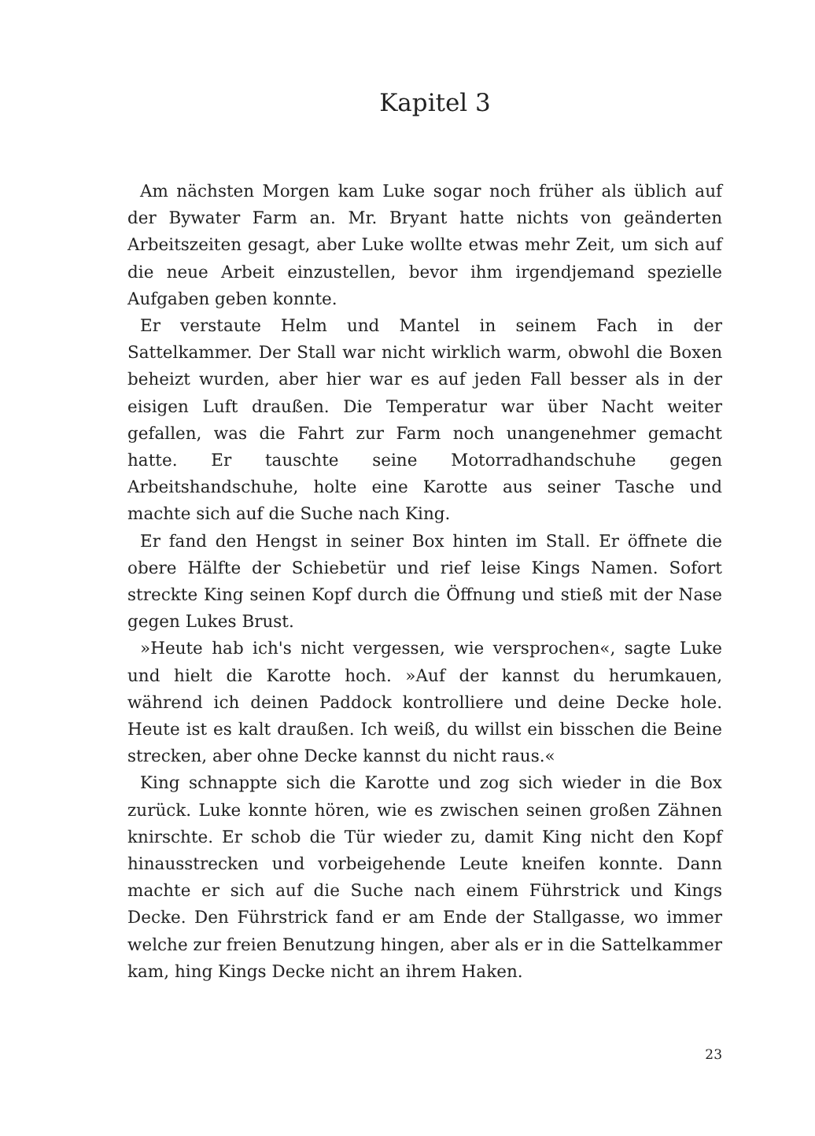Kapitel 3
Am nächsten Morgen kam Luke sogar noch früher als üblich auf der Bywater Farm an. Mr. Bryant hatte nichts von geänderten Arbeitszeiten gesagt, aber Luke wollte etwas mehr Zeit, um sich auf die neue Arbeit einzustellen, bevor ihm irgendjemand spezielle Aufgaben geben konnte.
Er verstaute Helm und Mantel in seinem Fach in der Sattelkammer. Der Stall war nicht wirklich warm, obwohl die Boxen beheizt wurden, aber hier war es auf jeden Fall besser als in der eisigen Luft draußen. Die Temperatur war über Nacht weiter gefallen, was die Fahrt zur Farm noch unangenehmer gemacht hatte. Er tauschte seine Motorradhandschuhe gegen Arbeitshandschuhe, holte eine Karotte aus seiner Tasche und machte sich auf die Suche nach King.
Er fand den Hengst in seiner Box hinten im Stall. Er öffnete die obere Hälfte der Schiebetür und rief leise Kings Namen. Sofort streckte King seinen Kopf durch die Öffnung und stieß mit der Nase gegen Lukes Brust.
»Heute hab ich's nicht vergessen, wie versprochen«, sagte Luke und hielt die Karotte hoch. »Auf der kannst du herumkauen, während ich deinen Paddock kontrolliere und deine Decke hole. Heute ist es kalt draußen. Ich weiß, du willst ein bisschen die Beine strecken, aber ohne Decke kannst du nicht raus.«
King schnappte sich die Karotte und zog sich wieder in die Box zurück. Luke konnte hören, wie es zwischen seinen großen Zähnen knirschte. Er schob die Tür wieder zu, damit King nicht den Kopf hinausstrecken und vorbeigehende Leute kneifen konnte. Dann machte er sich auf die Suche nach einem Führstrick und Kings Decke. Den Führstrick fand er am Ende der Stallgasse, wo immer welche zur freien Benutzung hingen, aber als er in die Sattelkammer kam, hing Kings Decke nicht an ihrem Haken.
23